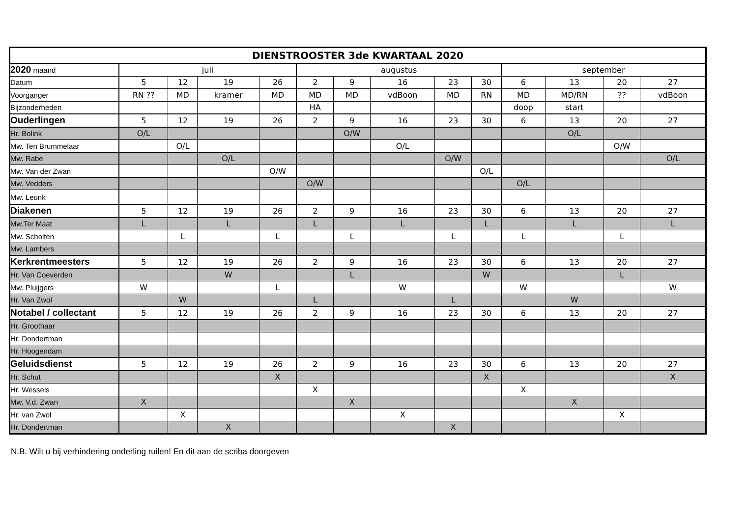| DIENSTROOSTER 3de KWARTAAL 2020 | | | | | | | | | | | | | |
| --- | --- | --- | --- | --- | --- | --- | --- | --- | --- | --- | --- | --- | --- |
| 2020 maand | juli | | | | augustus | | | | | september | | | |
| Datum | 5 | 12 | 19 | 26 | 2 | 9 | 16 | 23 | 30 | 6 | 13 | 20 | 27 |
| Voorganger | RN ?? | MD | kramer | MD | MD | MD | vdBoon | MD | RN | MD | MD/RN | ?? | vdBoon |
| Bijzonderheden | | | | | HA | | | | | doop | start | | |
| Ouderlingen | 5 | 12 | 19 | 26 | 2 | 9 | 16 | 23 | 30 | 6 | 13 | 20 | 27 |
| Hr. Bolink | O/L | | | | | O/W | | | | | O/L | | |
| Mw. Ten Brummelaar | | O/L | | | | | O/L | | | | | O/W | |
| Mw. Rabe | | | O/L | | | | | O/W | | | | | O/L |
| Mw. Van der Zwan | | | | O/W | | | | | O/L | | | | |
| Mw. Vedders | | | | | O/W | | | | | O/L | | | |
| Mw. Leunk | | | | | | | | | | | | | |
| Diakenen | 5 | 12 | 19 | 26 | 2 | 9 | 16 | 23 | 30 | 6 | 13 | 20 | 27 |
| Mw.Ter Maat | L | | L | | L | | L | | L | | L | | L |
| Mw. Scholten | | L | | L | | L | | L | | L | | L | |
| Mw. Lambers | | | | | | | | | | | | | |
| Kerkrentmeesters | 5 | 12 | 19 | 26 | 2 | 9 | 16 | 23 | 30 | 6 | 13 | 20 | 27 |
| Hr. Van Coeverden | | | W | | | L | | | W | | | L | |
| Mw. Pluijgers | W | | | L | | | W | | | W | | | W |
| Hr. Van Zwol | | W | | | L | | | L | | | W | | |
| Notabel / collectant | 5 | 12 | 19 | 26 | 2 | 9 | 16 | 23 | 30 | 6 | 13 | 20 | 27 |
| Hr. Groothaar | | | | | | | | | | | | | |
| Hr. Dondertman | | | | | | | | | | | | | |
| Hr. Hoogendam | | | | | | | | | | | | | |
| Geluidsdienst | 5 | 12 | 19 | 26 | 2 | 9 | 16 | 23 | 30 | 6 | 13 | 20 | 27 |
| Hr. Schut | | | | X | | | | | X | | | | X |
| Hr. Wessels | | | | | X | | | | | X | | | |
| Mw. V.d. Zwan | X | | | | | X | | | | | X | | |
| Hr. van Zwol | | X | | | | | X | | | | | X | |
| Hr. Dondertman | | | X | | | | | X | | | | | |
N.B. Wilt u bij verhindering onderling ruilen! En dit aan de scriba doorgeven